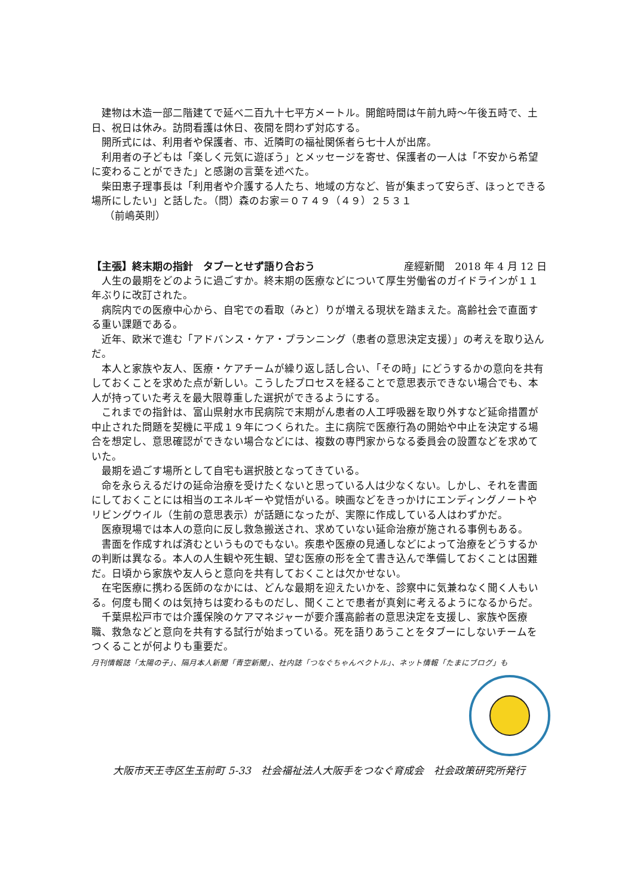建物は木造一部二階建てで延べ二百九十七平方メートル。開館時間は午前九時～午後五時で、土日、祝日は休み。訪問看護は休日、夜間を問わず対応する。
開所式には、利用者や保護者、市、近隣町の福祉関係者ら七十人が出席。
利用者の子どもは「楽しく元気に遊ぼう」とメッセージを寄せ、保護者の一人は「不安から希望に変わることができた」と感謝の言葉を述べた。
柴田恵子理事長は「利用者や介護する人たち、地域の方など、皆が集まって安らぎ、ほっとできる場所にしたい」と話した。（問）森のお家＝０７４９（４９）２５３１
（前嶋英則）
【主張】終末期の指針　タブーとせず語り合おう 産經新聞　2018 年 4 月 12 日
人生の最期をどのように過ごすか。終末期の医療などについて厚生労働省のガイドラインが１１年ぶりに改訂された。
病院内での医療中心から、自宅での看取（みと）りが増える現状を踏まえた。高齢社会で直面する重い課題である。
近年、欧米で進む「アドバンス・ケア・プランニング（患者の意思決定支援）」の考えを取り込んだ。
本人と家族や友人、医療・ケアチームが繰り返し話し合い、「その時」にどうするかの意向を共有しておくことを求めた点が新しい。こうしたプロセスを経ることで意思表示できない場合でも、本人が持っていた考えを最大限尊重した選択ができるようにする。
これまでの指針は、富山県射水市民病院で末期がん患者の人工呼吸器を取り外すなど延命措置が中止された問題を契機に平成１９年につくられた。主に病院で医療行為の開始や中止を決定する場合を想定し、意思確認ができない場合などには、複数の専門家からなる委員会の設置などを求めていた。
最期を過ごす場所として自宅も選択肢となってきている。
命を永らえるだけの延命治療を受けたくないと思っている人は少なくない。しかし、それを書面にしておくことには相当のエネルギーや覚悟がいる。映画などをきっかけにエンディングノートやリビングウイル（生前の意思表示）が話題になったが、実際に作成している人はわずかだ。
医療現場では本人の意向に反し救急搬送され、求めていない延命治療が施される事例もある。
書面を作成すれば済むというものでもない。疾患や医療の見通しなどによって治療をどうするかの判断は異なる。本人の人生観や死生観、望む医療の形を全て書き込んで準備しておくことは困難だ。日頃から家族や友人らと意向を共有しておくことは欠かせない。
在宅医療に携わる医師のなかには、どんな最期を迎えたいかを、診察中に気兼ねなく聞く人もいる。何度も聞くのは気持ちは変わるものだし、聞くことで患者が真剣に考えるようになるからだ。
千葉県松戸市では介護保険のケアマネジャーが要介護高齢者の意思決定を支援し、家族や医療職、救急などと意向を共有する試行が始まっている。死を語りあうことをタブーにしないチームをつくることが何よりも重要だ。
月刊情報誌「太陽の子」、隔月本人新聞「青空新聞」、社内誌「つなぐちゃんベクトル」、ネット情報「たまにブログ」も
大阪市天王寺区生玉前町 5-33　社会福祉法人大阪手をつなぐ育成会　社会政策研究所発行